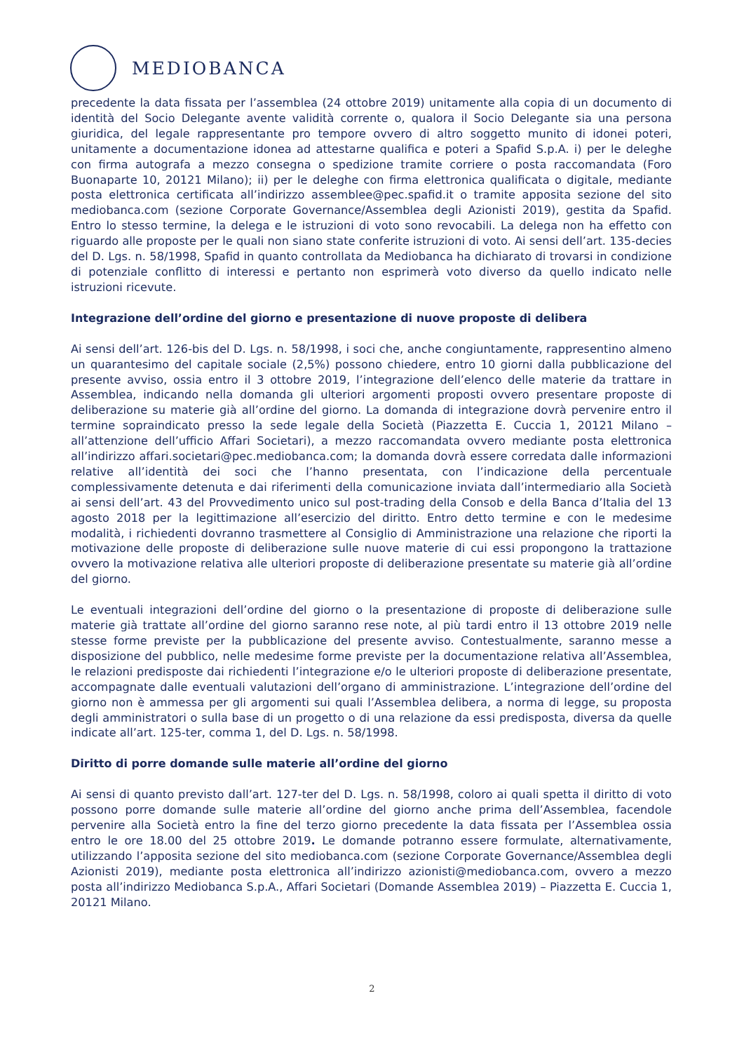MEDIOBANCA
precedente la data fissata per l’assemblea (24 ottobre 2019) unitamente alla copia di un documento di identità del Socio Delegante avente validità corrente o, qualora il Socio Delegante sia una persona giuridica, del legale rappresentante pro tempore ovvero di altro soggetto munito di idonei poteri, unitamente a documentazione idonea ad attestarne qualifica e poteri a Spafid S.p.A. i) per le deleghe con firma autografa a mezzo consegna o spedizione tramite corriere o posta raccomandata (Foro Buonaparte 10, 20121 Milano); ii) per le deleghe con firma elettronica qualificata o digitale, mediante posta elettronica certificata all’indirizzo assemblee@pec.spafid.it o tramite apposita sezione del sito mediobanca.com (sezione Corporate Governance/Assemblea degli Azionisti 2019), gestita da Spafid. Entro lo stesso termine, la delega e le istruzioni di voto sono revocabili. La delega non ha effetto con riguardo alle proposte per le quali non siano state conferite istruzioni di voto. Ai sensi dell’art. 135-decies del D. Lgs. n. 58/1998, Spafid in quanto controllata da Mediobanca ha dichiarato di trovarsi in condizione di potenziale conflitto di interessi e pertanto non esprimerà voto diverso da quello indicato nelle istruzioni ricevute.
Integrazione dell’ordine del giorno e presentazione di nuove proposte di delibera
Ai sensi dell’art. 126-bis del D. Lgs. n. 58/1998, i soci che, anche congiuntamente, rappresentino almeno un quarantesimo del capitale sociale (2,5%) possono chiedere, entro 10 giorni dalla pubblicazione del presente avviso, ossia entro il 3 ottobre 2019, l’integrazione dell’elenco delle materie da trattare in Assemblea, indicando nella domanda gli ulteriori argomenti proposti ovvero presentare proposte di deliberazione su materie già all’ordine del giorno. La domanda di integrazione dovrà pervenire entro il termine sopraindicato presso la sede legale della Società (Piazzetta E. Cuccia 1, 20121 Milano – all’attenzione dell’ufficio Affari Societari), a mezzo raccomandata ovvero mediante posta elettronica all’indirizzo affari.societari@pec.mediobanca.com; la domanda dovrà essere corredata dalle informazioni relative all’identità dei soci che l’hanno presentata, con l’indicazione della percentuale complessivamente detenuta e dai riferimenti della comunicazione inviata dall’intermediario alla Società ai sensi dell’art. 43 del Provvedimento unico sul post-trading della Consob e della Banca d’Italia del 13 agosto 2018 per la legittimazione all’esercizio del diritto. Entro detto termine e con le medesime modalità, i richiedenti dovranno trasmettere al Consiglio di Amministrazione una relazione che riporti la motivazione delle proposte di deliberazione sulle nuove materie di cui essi propongono la trattazione ovvero la motivazione relativa alle ulteriori proposte di deliberazione presentate su materie già all’ordine del giorno.
Le eventuali integrazioni dell’ordine del giorno o la presentazione di proposte di deliberazione sulle materie già trattate all’ordine del giorno saranno rese note, al più tardi entro il 13 ottobre 2019 nelle stesse forme previste per la pubblicazione del presente avviso. Contestualmente, saranno messe a disposizione del pubblico, nelle medesime forme previste per la documentazione relativa all’Assemblea, le relazioni predisposte dai richiedenti l’integrazione e/o le ulteriori proposte di deliberazione presentate, accompagnate dalle eventuali valutazioni dell’organo di amministrazione. L’integrazione dell’ordine del giorno non è ammessa per gli argomenti sui quali l’Assemblea delibera, a norma di legge, su proposta degli amministratori o sulla base di un progetto o di una relazione da essi predisposta, diversa da quelle indicate all’art. 125-ter, comma 1, del D. Lgs. n. 58/1998.
Diritto di porre domande sulle materie all’ordine del giorno
Ai sensi di quanto previsto dall’art. 127-ter del D. Lgs. n. 58/1998, coloro ai quali spetta il diritto di voto possono porre domande sulle materie all’ordine del giorno anche prima dell’Assemblea, facendole pervenire alla Società entro la fine del terzo giorno precedente la data fissata per l’Assemblea ossia entro le ore 18.00 del 25 ottobre 2019. Le domande potranno essere formulate, alternativamente, utilizzando l’apposita sezione del sito mediobanca.com (sezione Corporate Governance/Assemblea degli Azionisti 2019), mediante posta elettronica all’indirizzo azionisti@mediobanca.com, ovvero a mezzo posta all’indirizzo Mediobanca S.p.A., Affari Societari (Domande Assemblea 2019) – Piazzetta E. Cuccia 1, 20121 Milano.
2